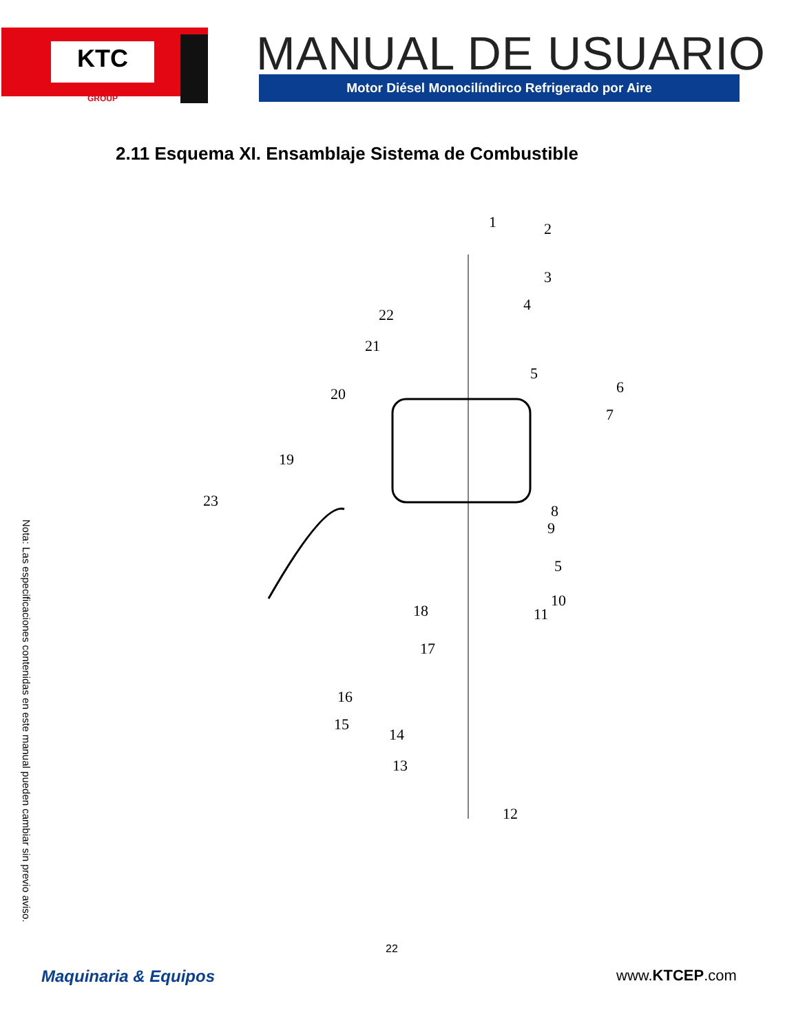KTC
GROUP
MANUAL DE USUARIO Motor Diésel Monocilíndirco Refrigerado por Aire
2.11 Esquema XI. Ensamblaje Sistema de Combustible
1
2
3
4
5
6
7
8
9
5
10
11
12
13
14
15
16
17
18
19
20
21
22
23
Nota: Las especificaciones contenidas en este manual pueden cambiar sin previo aviso.
22
Maquinaria & Equipos www.KTCEP.com